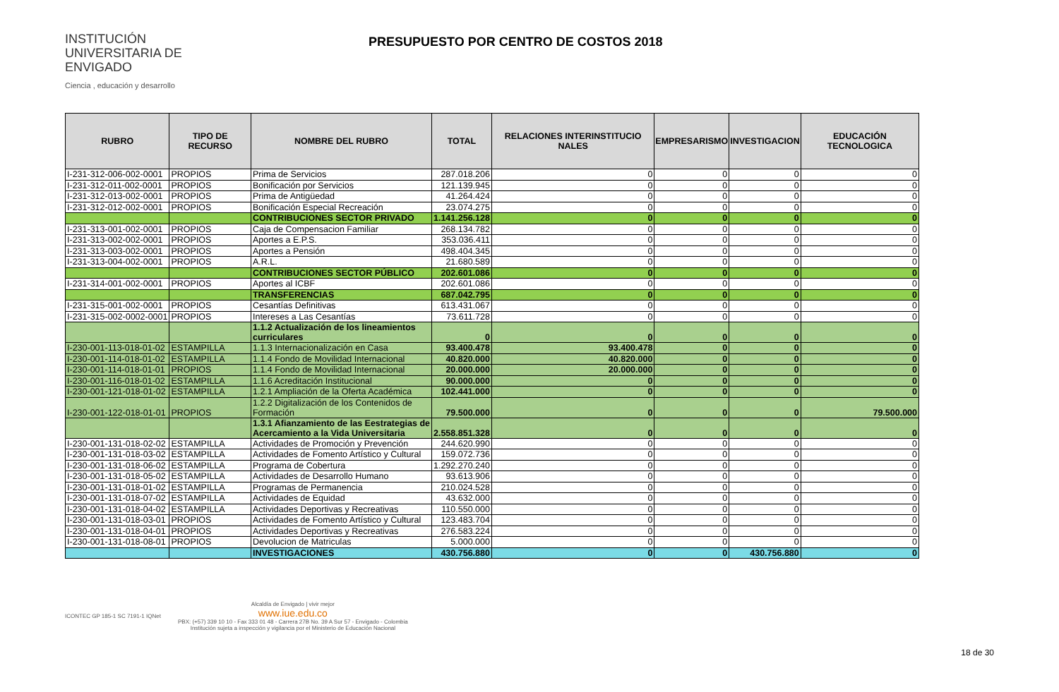INSTITUCIÓN UNIVERSITARIA DE ENVIGADO
Ciencia , educación y desarrollo
PRESUPUESTO POR CENTRO DE COSTOS 2018
| RUBRO | TIPO DE RECURSO | NOMBRE DEL RUBRO | TOTAL | RELACIONES INTERINSTITUCIO NALES | EMPRESARISMO | INVESTIGACION | EDUCACIÓN TECNOLOGICA |
| --- | --- | --- | --- | --- | --- | --- | --- |
| I-231-312-006-002-0001 | PROPIOS | Prima de Servicios | 287.018.206 | 0 | 0 | 0 | 0 |
| I-231-312-011-002-0001 | PROPIOS | Bonificación por Servicios | 121.139.945 | 0 | 0 | 0 | 0 |
| I-231-312-013-002-0001 | PROPIOS | Prima de Antigüedad | 41.264.424 | 0 | 0 | 0 | 0 |
| I-231-312-012-002-0001 | PROPIOS | Bonificación Especial Recreación | 23.074.275 | 0 | 0 | 0 | 0 |
| | | CONTRIBUCIONES SECTOR PRIVADO | 1.141.256.128 | 0 | 0 | 0 | 0 |
| I-231-313-001-002-0001 | PROPIOS | Caja de Compensacion Familiar | 268.134.782 | 0 | 0 | 0 | 0 |
| I-231-313-002-002-0001 | PROPIOS | Aportes a E.P.S. | 353.036.411 | 0 | 0 | 0 | 0 |
| I-231-313-003-002-0001 | PROPIOS | Aportes a Pensión | 498.404.345 | 0 | 0 | 0 | 0 |
| I-231-313-004-002-0001 | PROPIOS | A.R.L. | 21.680.589 | 0 | 0 | 0 | 0 |
| | | CONTRIBUCIONES SECTOR PÚBLICO | 202.601.086 | 0 | 0 | 0 | 0 |
| I-231-314-001-002-0001 | PROPIOS | Aportes al ICBF | 202.601.086 | 0 | 0 | 0 | 0 |
| | | TRANSFERENCIAS | 687.042.795 | 0 | 0 | 0 | 0 |
| I-231-315-001-002-0001 | PROPIOS | Cesantías Definitivas | 613.431.067 | 0 | 0 | 0 | 0 |
| I-231-315-002-0002-0001 | PROPIOS | Intereses a Las Cesantías | 73.611.728 | 0 | 0 | 0 | 0 |
| | | 1.1.2 Actualización de los lineamientos curriculares | 0 | 0 | 0 | 0 | 0 |
| I-230-001-113-018-01-02 | ESTAMPILLA | 1.1.3 Internacionalización en Casa | 93.400.478 | 93.400.478 | 0 | 0 | 0 |
| I-230-001-114-018-01-02 | ESTAMPILLA | 1.1.4 Fondo de Movilidad Internacional | 40.820.000 | 40.820.000 | 0 | 0 | 0 |
| I-230-001-114-018-01-01 | PROPIOS | 1.1.4 Fondo de Movilidad Internacional | 20.000.000 | 20.000.000 | 0 | 0 | 0 |
| I-230-001-116-018-01-02 | ESTAMPILLA | 1.1.6 Acreditación Institucional | 90.000.000 | 0 | 0 | 0 | 0 |
| I-230-001-121-018-01-02 | ESTAMPILLA | 1.2.1 Ampliación de la Oferta Académica | 102.441.000 | 0 | 0 | 0 | 0 |
| I-230-001-122-018-01-01 | PROPIOS | 1.2.2 Digitalización de los Contenidos de Formación | 79.500.000 | 0 | 0 | 0 | 79.500.000 |
| | | 1.3.1 Afianzamiento de las Eestrategias de Acercamiento a la Vida Universitaria | 2.558.851.328 | 0 | 0 | 0 | 0 |
| I-230-001-131-018-02-02 | ESTAMPILLA | Actividades de Promoción y Prevención | 244.620.990 | 0 | 0 | 0 | 0 |
| I-230-001-131-018-03-02 | ESTAMPILLA | Actividades de Fomento Artístico y Cultural | 159.072.736 | 0 | 0 | 0 | 0 |
| I-230-001-131-018-06-02 | ESTAMPILLA | Programa de Cobertura | 1.292.270.240 | 0 | 0 | 0 | 0 |
| I-230-001-131-018-05-02 | ESTAMPILLA | Actividades de Desarrollo Humano | 93.613.906 | 0 | 0 | 0 | 0 |
| I-230-001-131-018-01-02 | ESTAMPILLA | Programas de Permanencia | 210.024.528 | 0 | 0 | 0 | 0 |
| I-230-001-131-018-07-02 | ESTAMPILLA | Actividades de Equidad | 43.632.000 | 0 | 0 | 0 | 0 |
| I-230-001-131-018-04-02 | ESTAMPILLA | Actividades Deportivas y Recreativas | 110.550.000 | 0 | 0 | 0 | 0 |
| I-230-001-131-018-03-01 | PROPIOS | Actividades de Fomento Artístico y Cultural | 123.483.704 | 0 | 0 | 0 | 0 |
| I-230-001-131-018-04-01 | PROPIOS | Actividades Deportivas y Recreativas | 276.583.224 | 0 | 0 | 0 | 0 |
| I-230-001-131-018-08-01 | PROPIOS | Devolucion de Matriculas | 5.000.000 | 0 | 0 | 0 | 0 |
| | | INVESTIGACIONES | 430.756.880 | 0 | 0 | 430.756.880 | 0 |
ICONTEC GP 185-1 SC 7191-1 IQNet
Alcaldía de Envigado | vivir mejor
www.iue.edu.co
PBX: (+57) 339 10 10 - Fax 333 01 48 - Carrera 27B No. 39 A Sur 57 - Envigado - Colombia
Institución sujeta a inspección y vigilancia por el Ministerio de Educación Nacional
18 de 30